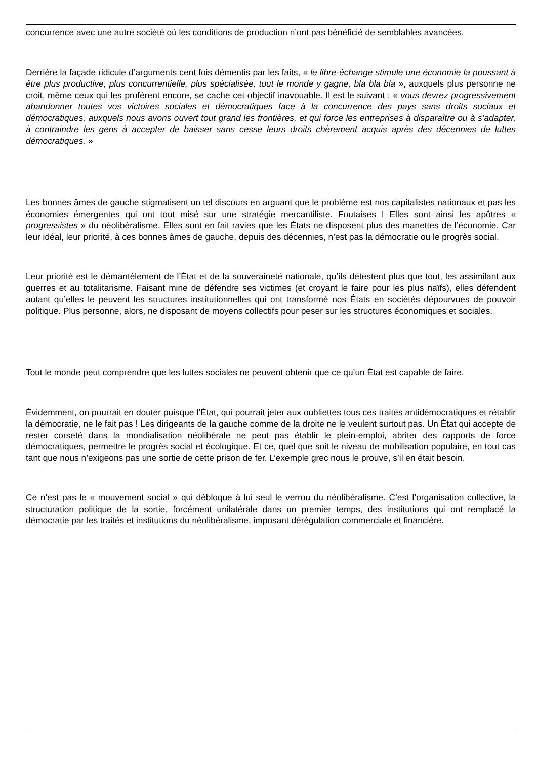concurrence avec une autre société où les conditions de production n’ont pas bénéficié de semblables avancées.
Derrière la façade ridicule d’arguments cent fois démentis par les faits, « le libre-échange stimule une économie la poussant à être plus productive, plus concurrentielle, plus spécialisée, tout le monde y gagne, bla bla bla », auxquels plus personne ne croit, même ceux qui les profèrent encore, se cache cet objectif inavouable. Il est le suivant : « vous devrez progressivement abandonner toutes vos victoires sociales et démocratiques face à la concurrence des pays sans droits sociaux et démocratiques, auxquels nous avons ouvert tout grand les frontières, et qui force les entreprises à disparaître ou à s’adapter, à contraindre les gens à accepter de baisser sans cesse leurs droits chèrement acquis après des décennies de luttes démocratiques. »
Les bonnes âmes de gauche stigmatisent un tel discours en arguant que le problème est nos capitalistes nationaux et pas les économies émergentes qui ont tout misé sur une stratégie mercantiliste. Foutaises ! Elles sont ainsi les apôtres « progressistes » du néolibéralisme. Elles sont en fait ravies que les États ne disposent plus des manettes de l’économie. Car leur idéal, leur priorité, à ces bonnes âmes de gauche, depuis des décennies, n’est pas la démocratie ou le progrès social.
Leur priorité est le démantèlement de l’État et de la souveraineté nationale, qu’ils détestent plus que tout, les assimilant aux guerres et au totalitarisme. Faisant mine de défendre ses victimes (et croyant le faire pour les plus naïfs), elles défendent autant qu’elles le peuvent les structures institutionnelles qui ont transformé nos États en sociétés dépourvues de pouvoir politique. Plus personne, alors, ne disposant de moyens collectifs pour peser sur les structures économiques et sociales.
Tout le monde peut comprendre que les luttes sociales ne peuvent obtenir que ce qu’un État est capable de faire.
Évidemment, on pourrait en douter puisque l’État, qui pourrait jeter aux oubliettes tous ces traités antidémocratiques et rétablir la démocratie, ne le fait pas ! Les dirigeants de la gauche comme de la droite ne le veulent surtout pas. Un État qui accepte de rester corseté dans la mondialisation néolibérale ne peut pas établir le plein-emploi, abriter des rapports de force démocratiques, permettre le progrès social et écologique. Et ce, quel que soit le niveau de mobilisation populaire, en tout cas tant que nous n’exigeons pas une sortie de cette prison de fer. L’exemple grec nous le prouve, s’il en était besoin.
Ce n’est pas le « mouvement social » qui débloque à lui seul le verrou du néolibéralisme. C’est l’organisation collective, la structuration politique de la sortie, forcément unilatérale dans un premier temps, des institutions qui ont remplacé la démocratie par les traités et institutions du néolibéralisme, imposant dérégulation commerciale et financière.